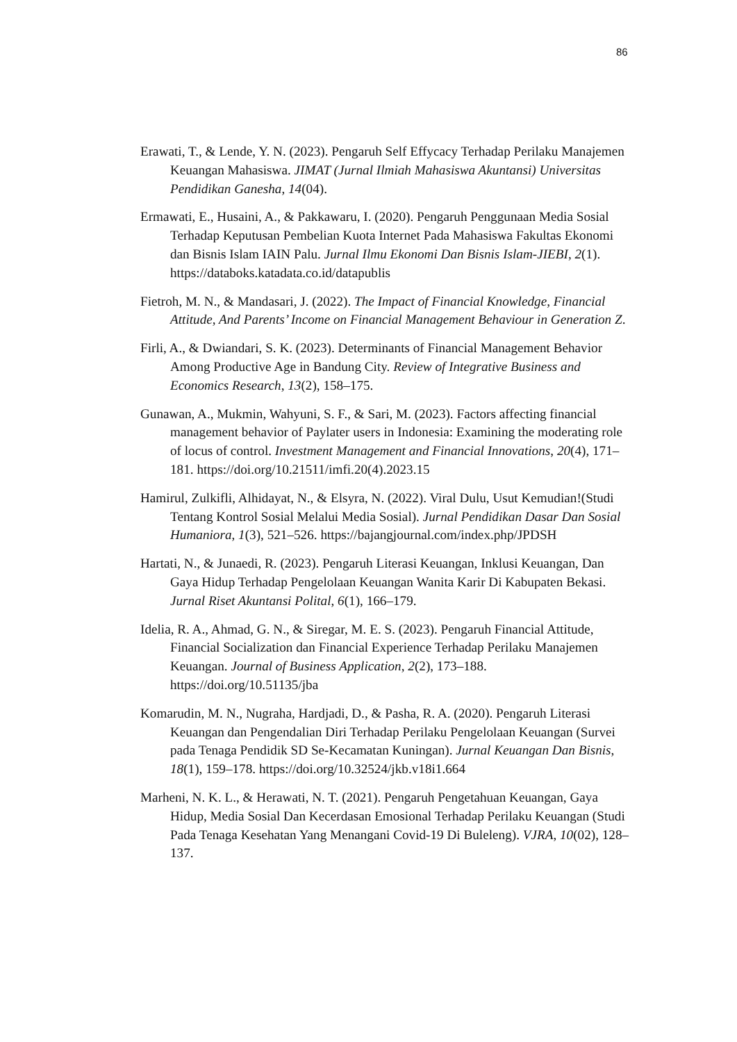86
Erawati, T., & Lende, Y. N. (2023). Pengaruh Self Effycacy Terhadap Perilaku Manajemen Keuangan Mahasiswa. JIMAT (Jurnal Ilmiah Mahasiswa Akuntansi) Universitas Pendidikan Ganesha, 14(04).
Ermawati, E., Husaini, A., & Pakkawaru, I. (2020). Pengaruh Penggunaan Media Sosial Terhadap Keputusan Pembelian Kuota Internet Pada Mahasiswa Fakultas Ekonomi dan Bisnis Islam IAIN Palu. Jurnal Ilmu Ekonomi Dan Bisnis Islam-JIEBI, 2(1). https://databoks.katadata.co.id/datapublis
Fietroh, M. N., & Mandasari, J. (2022). The Impact of Financial Knowledge, Financial Attitude, And Parents’ Income on Financial Management Behaviour in Generation Z.
Firli, A., & Dwiandari, S. K. (2023). Determinants of Financial Management Behavior Among Productive Age in Bandung City. Review of Integrative Business and Economics Research, 13(2), 158–175.
Gunawan, A., Mukmin, Wahyuni, S. F., & Sari, M. (2023). Factors affecting financial management behavior of Paylater users in Indonesia: Examining the moderating role of locus of control. Investment Management and Financial Innovations, 20(4), 171–181. https://doi.org/10.21511/imfi.20(4).2023.15
Hamirul, Zulkifli, Alhidayat, N., & Elsyra, N. (2022). Viral Dulu, Usut Kemudian!(Studi Tentang Kontrol Sosial Melalui Media Sosial). Jurnal Pendidikan Dasar Dan Sosial Humaniora, 1(3), 521–526. https://bajangjournal.com/index.php/JPDSH
Hartati, N., & Junaedi, R. (2023). Pengaruh Literasi Keuangan, Inklusi Keuangan, Dan Gaya Hidup Terhadap Pengelolaan Keuangan Wanita Karir Di Kabupaten Bekasi. Jurnal Riset Akuntansi Polital, 6(1), 166–179.
Idelia, R. A., Ahmad, G. N., & Siregar, M. E. S. (2023). Pengaruh Financial Attitude, Financial Socialization dan Financial Experience Terhadap Perilaku Manajemen Keuangan. Journal of Business Application, 2(2), 173–188. https://doi.org/10.51135/jba
Komarudin, M. N., Nugraha, Hardjadi, D., & Pasha, R. A. (2020). Pengaruh Literasi Keuangan dan Pengendalian Diri Terhadap Perilaku Pengelolaan Keuangan (Survei pada Tenaga Pendidik SD Se-Kecamatan Kuningan). Jurnal Keuangan Dan Bisnis, 18(1), 159–178. https://doi.org/10.32524/jkb.v18i1.664
Marheni, N. K. L., & Herawati, N. T. (2021). Pengaruh Pengetahuan Keuangan, Gaya Hidup, Media Sosial Dan Kecerdasan Emosional Terhadap Perilaku Keuangan (Studi Pada Tenaga Kesehatan Yang Menangani Covid-19 Di Buleleng). VJRA, 10(02), 128–137.